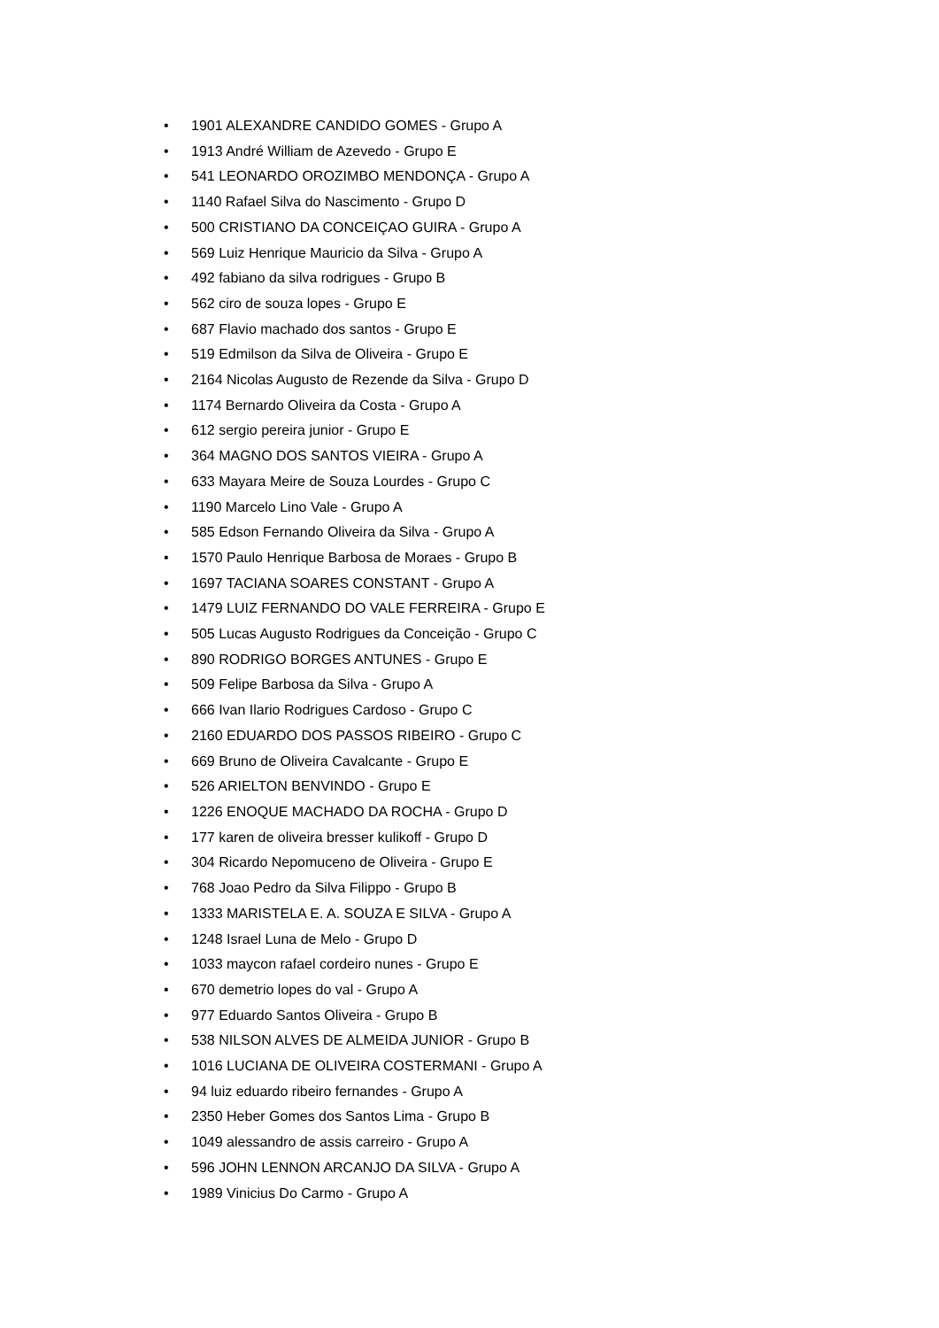• 1901 ALEXANDRE CANDIDO GOMES - Grupo A
• 1913 André William de Azevedo - Grupo E
• 541 LEONARDO OROZIMBO MENDONÇA - Grupo A
• 1140 Rafael Silva do Nascimento - Grupo D
• 500 CRISTIANO DA CONCEIÇAO GUIRA - Grupo A
• 569 Luiz Henrique Mauricio da Silva - Grupo A
• 492 fabiano da silva rodrigues - Grupo B
• 562 ciro de souza lopes - Grupo E
• 687 Flavio machado dos santos - Grupo E
• 519 Edmilson da Silva de Oliveira - Grupo E
• 2164 Nicolas Augusto de Rezende da Silva - Grupo D
• 1174 Bernardo Oliveira da Costa - Grupo A
• 612 sergio pereira junior - Grupo E
• 364 MAGNO DOS SANTOS VIEIRA - Grupo A
• 633 Mayara Meire de Souza Lourdes - Grupo C
• 1190 Marcelo Lino Vale - Grupo A
• 585 Edson Fernando Oliveira da Silva - Grupo A
• 1570 Paulo Henrique Barbosa de Moraes - Grupo B
• 1697 TACIANA SOARES CONSTANT - Grupo A
• 1479 LUIZ FERNANDO DO VALE FERREIRA - Grupo E
• 505 Lucas Augusto Rodrigues da Conceição - Grupo C
• 890 RODRIGO BORGES ANTUNES - Grupo E
• 509 Felipe Barbosa da Silva - Grupo A
• 666 Ivan Ilario Rodrigues Cardoso - Grupo C
• 2160 EDUARDO DOS PASSOS RIBEIRO - Grupo C
• 669 Bruno de Oliveira Cavalcante - Grupo E
• 526 ARIELTON BENVINDO - Grupo E
• 1226 ENOQUE MACHADO DA ROCHA - Grupo D
• 177 karen de oliveira bresser kulikoff - Grupo D
• 304 Ricardo Nepomuceno de Oliveira - Grupo E
• 768 Joao Pedro da Silva Filippo - Grupo B
• 1333 MARISTELA E. A. SOUZA E SILVA - Grupo A
• 1248 Israel Luna de Melo - Grupo D
• 1033 maycon rafael cordeiro nunes - Grupo E
• 670 demetrio lopes do val - Grupo A
• 977 Eduardo Santos Oliveira - Grupo B
• 538 NILSON ALVES DE ALMEIDA JUNIOR - Grupo B
• 1016 LUCIANA DE OLIVEIRA COSTERMANI - Grupo A
• 94 luiz eduardo ribeiro fernandes - Grupo A
• 2350 Heber Gomes dos Santos Lima - Grupo B
• 1049 alessandro de assis carreiro - Grupo A
• 596 JOHN LENNON ARCANJO DA SILVA - Grupo A
• 1989 Vinicius Do Carmo - Grupo A